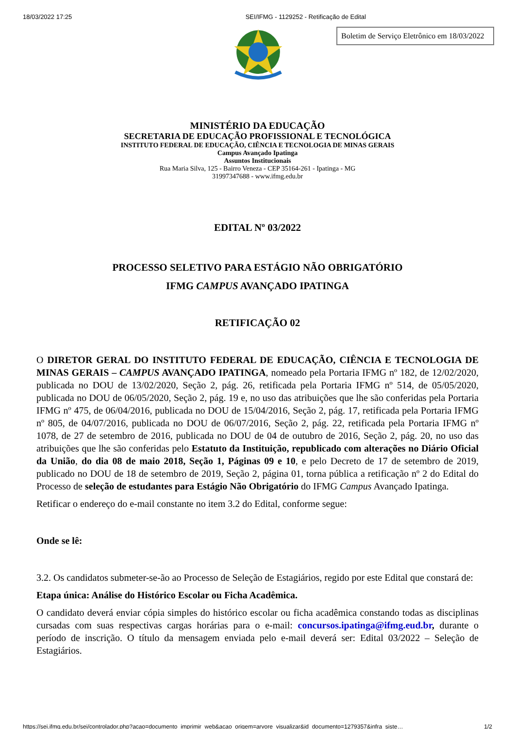18/03/2022 17:25 SEI/IFMG - 1129252 - Retificação de Edital
Boletim de Serviço Eletrônico em 18/03/2022
MINISTÉRIO DA EDUCAÇÃO
SECRETARIA DE EDUCAÇÃO PROFISSIONAL E TECNOLÓGICA
INSTITUTO FEDERAL DE EDUCAÇÃO, CIÊNCIA E TECNOLOGIA DE MINAS GERAIS
Campus Avançado Ipatinga
Assuntos Institucionais
Rua Maria Silva, 125 - Bairro Veneza - CEP 35164-261 - Ipatinga - MG
31997347688 - www.ifmg.edu.br
EDITAL Nº 03/2022
PROCESSO SELETIVO PARA ESTÁGIO NÃO OBRIGATÓRIO
IFMG CAMPUS AVANÇADO IPATINGA
RETIFICAÇÃO 02
O DIRETOR GERAL DO INSTITUTO FEDERAL DE EDUCAÇÃO, CIÊNCIA E TECNOLOGIA DE MINAS GERAIS – CAMPUS AVANÇADO IPATINGA, nomeado pela Portaria IFMG nº 182, de 12/02/2020, publicada no DOU de 13/02/2020, Seção 2, pág. 26, retificada pela Portaria IFMG nº 514, de 05/05/2020, publicada no DOU de 06/05/2020, Seção 2, pág. 19 e, no uso das atribuições que lhe são conferidas pela Portaria IFMG nº 475, de 06/04/2016, publicada no DOU de 15/04/2016, Seção 2, pág. 17, retificada pela Portaria IFMG nº 805, de 04/07/2016, publicada no DOU de 06/07/2016, Seção 2, pág. 22, retificada pela Portaria IFMG nº 1078, de 27 de setembro de 2016, publicada no DOU de 04 de outubro de 2016, Seção 2, pág. 20, no uso das atribuições que lhe são conferidas pelo Estatuto da Instituição, republicado com alterações no Diário Oficial da União, do dia 08 de maio 2018, Seção 1, Páginas 09 e 10, e pelo Decreto de 17 de setembro de 2019, publicado no DOU de 18 de setembro de 2019, Seção 2, página 01, torna pública a retificação nº 2 do Edital do Processo de seleção de estudantes para Estágio Não Obrigatório do IFMG Campus Avançado Ipatinga.
Retificar o endereço do e-mail constante no item 3.2 do Edital, conforme segue:
Onde se lê:
3.2. Os candidatos submeter-se-ão ao Processo de Seleção de Estagiários, regido por este Edital que constará de:
Etapa única: Análise do Histórico Escolar ou Ficha Acadêmica.
O candidato deverá enviar cópia simples do histórico escolar ou ficha acadêmica constando todas as disciplinas cursadas com suas respectivas cargas horárias para o e-mail: concursos.ipatinga@ifmg.eud.br, durante o período de inscrição. O título da mensagem enviada pelo e-mail deverá ser: Edital 03/2022 – Seleção de Estagiários.
https://sei.ifmg.edu.br/sei/controlador.php?acao=documento_imprimir_web&acao_origem=arvore_visualizar&id_documento=1279357&infra_siste… 1/2